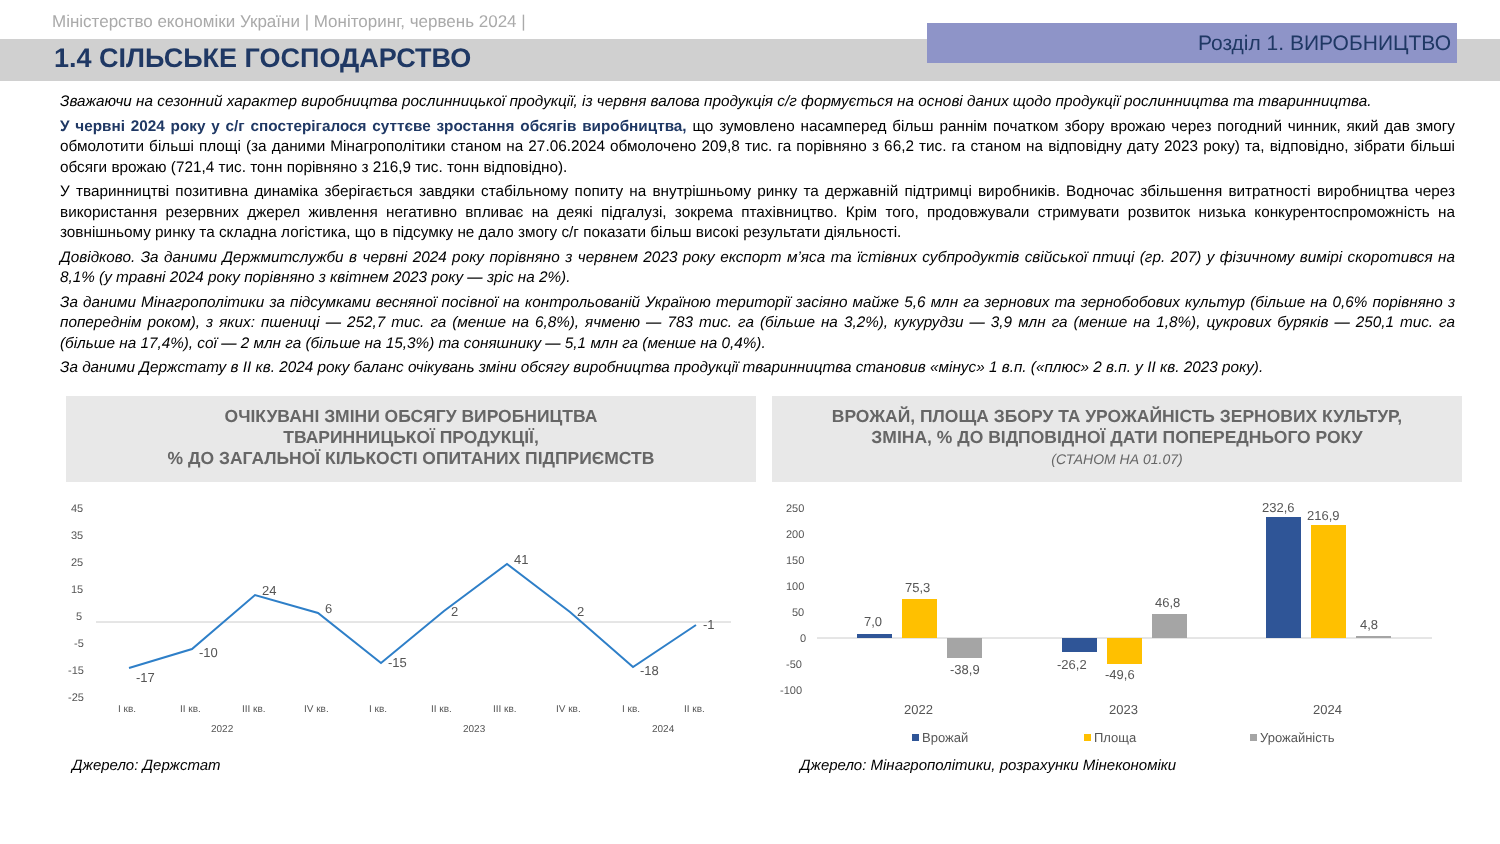Міністерство економіки України | Моніторинг, червень 2024 |
1.4 СІЛЬСЬКЕ ГОСПОДАРСТВО
Розділ 1. ВИРОБНИЦТВО
Зважаючи на сезонний характер виробництва рослинницької продукції, із червня валова продукція с/г формується на основі даних щодо продукції рослинництва та тваринництва.
У червні 2024 року у с/г спостерігалося суттєве зростання обсягів виробництва, що зумовлено насамперед більш раннім початком збору врожаю через погодний чинник, який дав змогу обмолотити більші площі (за даними Мінагрополітики станом на 27.06.2024 обмолочено 209,8 тис. га порівняно з 66,2 тис. га станом на відповідну дату 2023 року) та, відповідно, зібрати більші обсяги врожаю (721,4 тис. тонн порівняно з 216,9 тис. тонн відповідно).
У тваринництві позитивна динаміка зберігається завдяки стабільному попиту на внутрішньому ринку та державній підтримці виробників. Водночас збільшення витратності виробництва через використання резервних джерел живлення негативно впливає на деякі підгалузі, зокрема птахівництво. Крім того, продовжували стримувати розвиток низька конкурентоспроможність на зовнішньому ринку та складна логістика, що в підсумку не дало змогу с/г показати більш високі результати діяльності.
Довідково. За даними Держмитслужби в червні 2024 року порівняно з червнем 2023 року експорт м’яса та їстівних субпродуктів свійської птиці (гр. 207) у фізичному вимірі скоротився на 8,1% (у травні 2024 року порівняно з квітнем 2023 року — зріс на 2%).
За даними Мінагрополітики за підсумками весняної посівної на контрольованій Україною території засіяно майже 5,6 млн га зернових та зернобобових культур (більше на 0,6% порівняно з попереднім роком), з яких: пшениці — 252,7 тис. га (менше на 6,8%), ячменю — 783 тис. га (більше на 3,2%), кукурудзи — 3,9 млн га (менше на 1,8%), цукрових буряків — 250,1 тис. га (більше на 17,4%), сої — 2 млн га (більше на 15,3%) та соняшнику — 5,1 млн га (менше на 0,4%).
За даними Держстату в ІІ кв. 2024 року баланс очікувань зміни обсягу виробництва продукції тваринництва становив «мінус» 1 в.п. («плюс» 2 в.п. у ІІ кв. 2023 року).
ОЧІКУВАНІ ЗМІНИ ОБСЯГУ ВИРОБНИЦТВА
ТВАРИННИЦЬКОЇ ПРОДУКЦІЇ,
% ДО ЗАГАЛЬНОЇ КІЛЬКОСТІ ОПИТАНИХ ПІДПРИЄМСТВ
45
35
25
15
5
-5
-15
-25
-17
-10
24
6
-15
2
41
2
-18
-1
I кв.
II кв.
III кв.
IV кв.
I кв.
II кв.
III кв.
IV кв.
I кв.
II кв.
2022
2023
2024
Джерело: Держстат
ВРОЖАЙ, ПЛОЩА ЗБОРУ ТА УРОЖАЙНІСТЬ ЗЕРНОВИХ КУЛЬТУР,
ЗМІНА, % ДО ВІДПОВІДНОЇ ДАТИ ПОПЕРЕДНЬОГО РОКУ
(СТАНОМ НА 01.07)
250
200
150
100
50
0
-50
-100
7,0
75,3
-38,9
-26,2
-49,6
46,8
232,6
216,9
4,8
2022
2023
2024
Врожай
Площа
Урожайність
Джерело: Мінагрополітики, розрахунки Мінекономіки